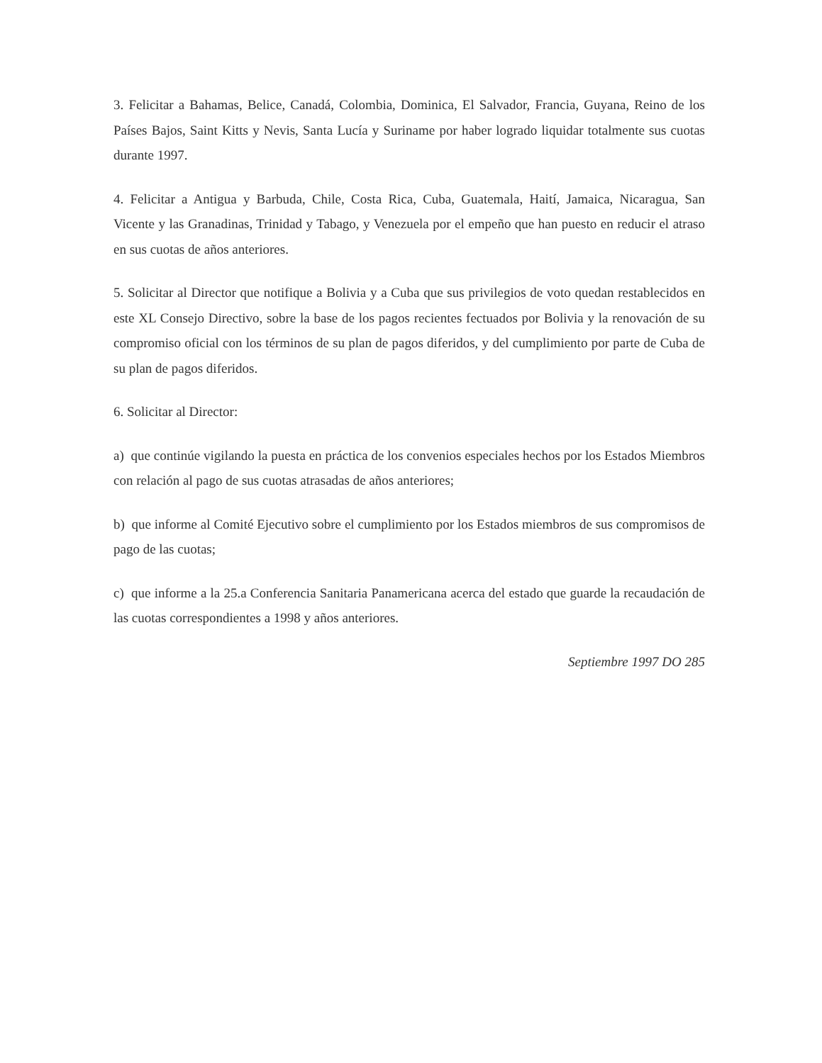3. Felicitar a Bahamas, Belice, Canadá, Colombia, Dominica, El Salvador, Francia, Guyana, Reino de los Países Bajos, Saint Kitts y Nevis, Santa Lucía y Suriname por haber logrado liquidar totalmente sus cuotas durante 1997.
4. Felicitar a Antigua y Barbuda, Chile, Costa Rica, Cuba, Guatemala, Haití, Jamaica, Nicaragua, San Vicente y las Granadinas, Trinidad y Tabago, y Venezuela por el empeño que han puesto en reducir el atraso en sus cuotas de años anteriores.
5. Solicitar al Director que notifique a Bolivia y a Cuba que sus privilegios de voto quedan restablecidos en este XL Consejo Directivo, sobre la base de los pagos recientes fectuados por Bolivia y la renovación de su compromiso oficial con los términos de su plan de pagos diferidos, y del cumplimiento por parte de Cuba de su plan de pagos diferidos.
6. Solicitar al Director:
a) que continúe vigilando la puesta en práctica de los convenios especiales hechos por los Estados Miembros con relación al pago de sus cuotas atrasadas de años anteriores;
b) que informe al Comité Ejecutivo sobre el cumplimiento por los Estados miembros de sus compromisos de pago de las cuotas;
c) que informe a la 25.a Conferencia Sanitaria Panamericana acerca del estado que guarde la recaudación de las cuotas correspondientes a 1998 y años anteriores.
Septiembre 1997 DO 285